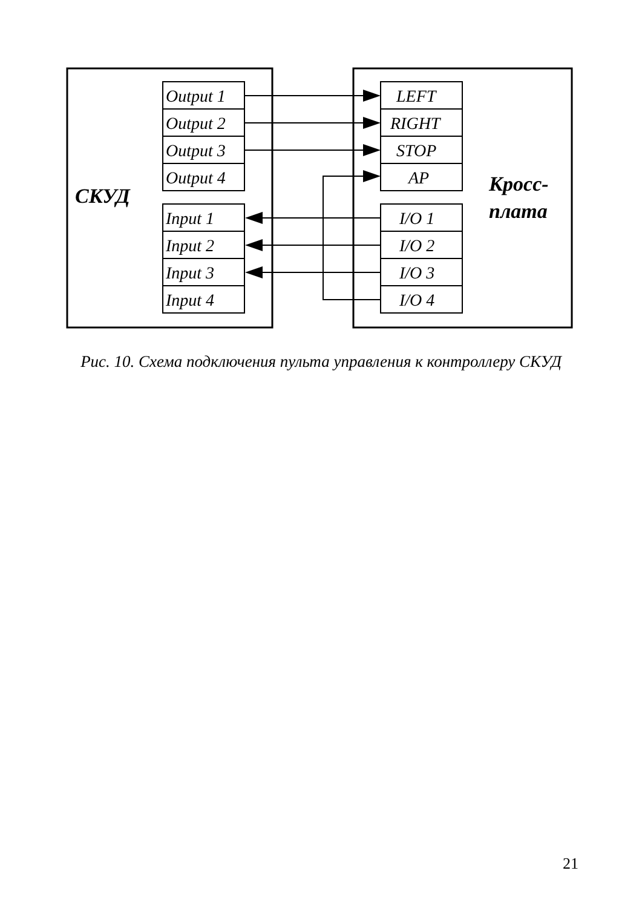Output 1
Output 2
Output 3
Output 4
Input 1
Input 2
Input 3
Input 4
LEFT
RIGHT
STOP
AP
I/O 1
I/O 2
I/O 3
I/O 4
СКУД
Кросс-
плата
Рис. 10. Схема подключения пульта управления к контроллеру СКУД
21